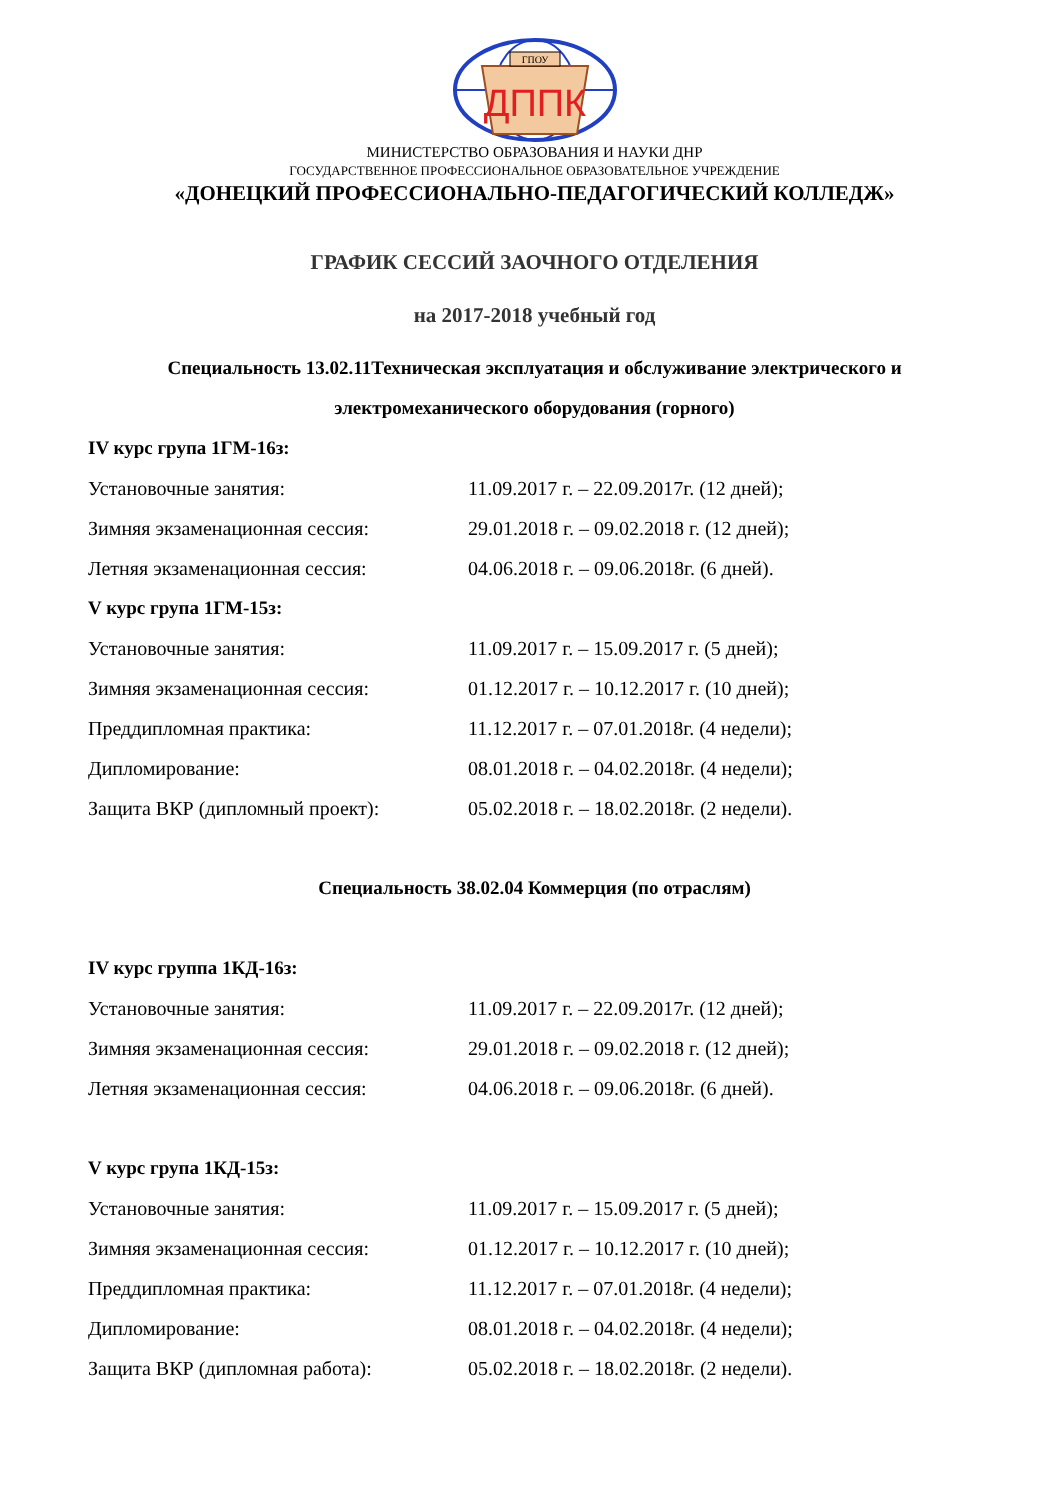ГПОУ
ДППК
МИНИСТЕРСТВО ОБРАЗОВАНИЯ И НАУКИ ДНР
ГОСУДАРСТВЕННОЕ ПРОФЕССИОНАЛЬНОЕ ОБРАЗОВАТЕЛЬНОЕ УЧРЕЖДЕНИЕ
«ДОНЕЦКИЙ ПРОФЕССИОНАЛЬНО-ПЕДАГОГИЧЕСКИЙ КОЛЛЕДЖ»
ГРАФИК СЕССИЙ ЗАОЧНОГО ОТДЕЛЕНИЯ
на 2017-2018 учебный год
Специальность 13.02.11Техническая эксплуатация и обслуживание электрического и электромеханического оборудования (горного)
IV курс група 1ГМ-16з:
Установочные занятия: 11.09.2017 г. – 22.09.2017г. (12 дней);
Зимняя экзаменационная сессия: 29.01.2018 г. – 09.02.2018 г. (12 дней);
Летняя экзаменационная сессия: 04.06.2018 г. – 09.06.2018г. (6 дней).
V курс група 1ГМ-15з:
Установочные занятия: 11.09.2017 г. – 15.09.2017 г. (5 дней);
Зимняя экзаменационная сессия: 01.12.2017 г. – 10.12.2017 г. (10 дней);
Преддипломная практика: 11.12.2017 г. – 07.01.2018г. (4 недели);
Дипломирование: 08.01.2018 г. – 04.02.2018г. (4 недели);
Защита ВКР (дипломный проект): 05.02.2018 г. – 18.02.2018г. (2 недели).
Специальность 38.02.04 Коммерция (по отраслям)
IV курс группа 1КД-16з:
Установочные занятия: 11.09.2017 г. – 22.09.2017г. (12 дней);
Зимняя экзаменационная сессия: 29.01.2018 г. – 09.02.2018 г. (12 дней);
Летняя экзаменационная сессия: 04.06.2018 г. – 09.06.2018г. (6 дней).
V курс група 1КД-15з:
Установочные занятия: 11.09.2017 г. – 15.09.2017 г. (5 дней);
Зимняя экзаменационная сессия: 01.12.2017 г. – 10.12.2017 г. (10 дней);
Преддипломная практика: 11.12.2017 г. – 07.01.2018г. (4 недели);
Дипломирование: 08.01.2018 г. – 04.02.2018г. (4 недели);
Защита ВКР (дипломная работа): 05.02.2018 г. – 18.02.2018г. (2 недели).